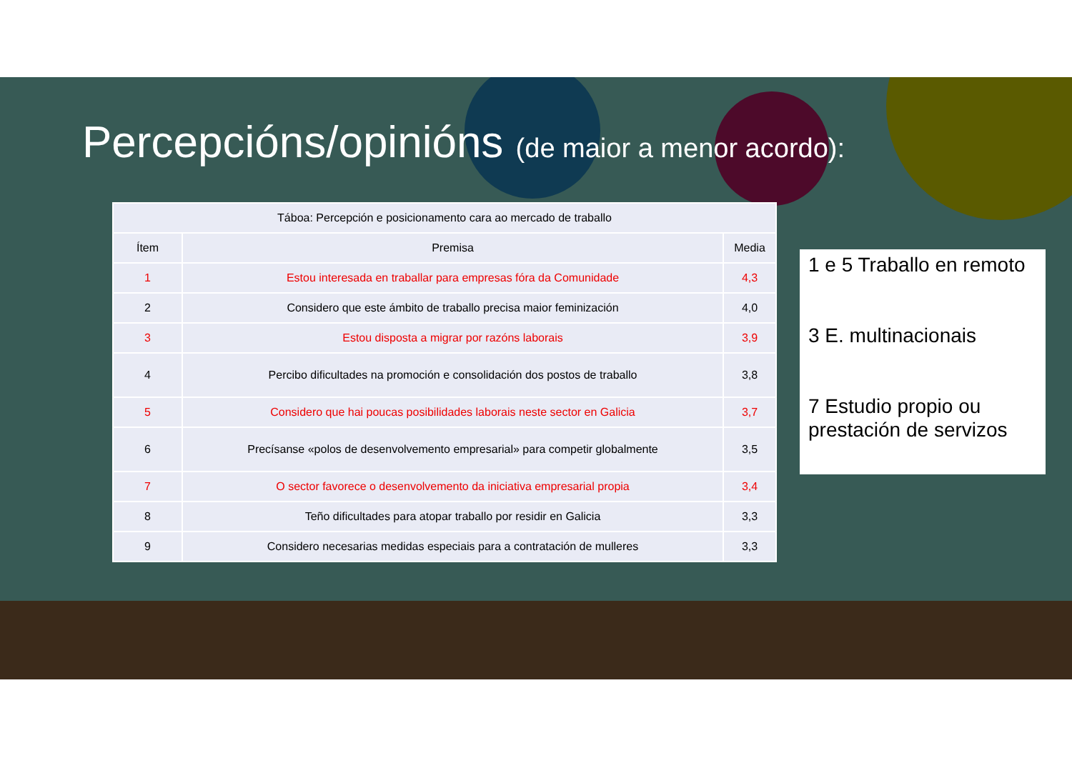Percepcións/opinións (de maior a menor acordo):
| Táboa: Percepción e posicionamento cara ao mercado de traballo | | |
| --- | --- | --- |
| Ítem | Premisa | Media |
| 1 | Estou interesada en traballar para empresas fóra da Comunidade | 4,3 |
| 2 | Considero que este ámbito de traballo precisa maior feminización | 4,0 |
| 3 | Estou disposta a migrar por razóns laborais | 3,9 |
| 4 | Percibo dificultades na promoción e consolidación dos postos de traballo | 3,8 |
| 5 | Considero que hai poucas posibilidades laborais neste sector en Galicia | 3,7 |
| 6 | Precísanse «polos de desenvolvemento empresarial» para competir globalmente | 3,5 |
| 7 | O sector favorece o desenvolvemento da iniciativa empresarial propia | 3,4 |
| 8 | Teño dificultades para atopar traballo por residir en Galicia | 3,3 |
| 9 | Considero necesarias medidas especiais para a contratación de mulleres | 3,3 |
1 e 5 Traballo en remoto
3 E. multinacionais
7 Estudio propio ou prestación de servizos